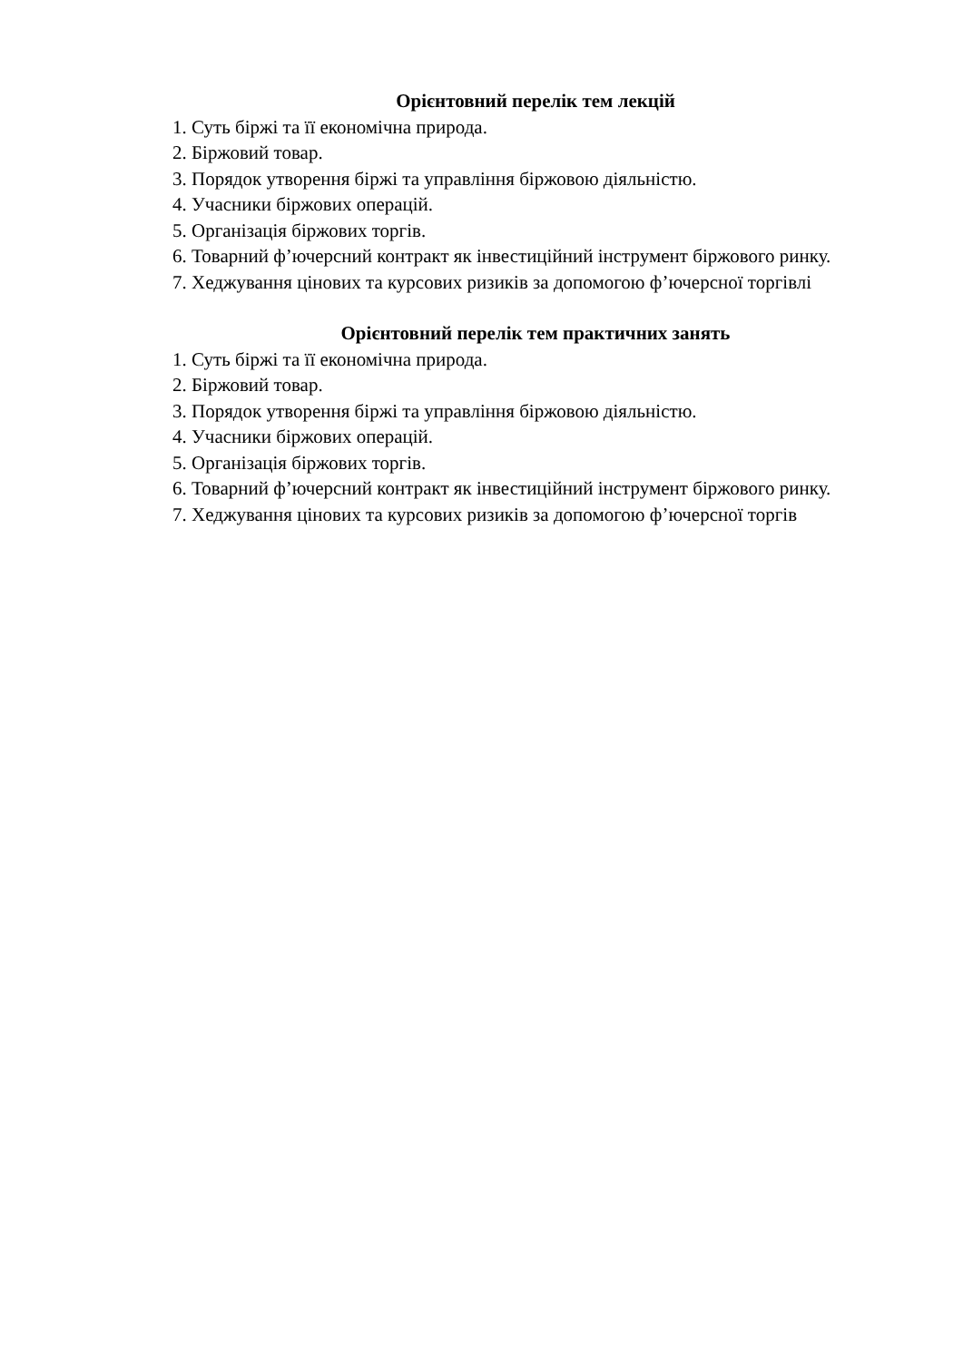Орієнтовний перелік тем лекцій
1. Суть біржі та її економічна природа.
2. Біржовий товар.
3. Порядок утворення біржі та управління біржовою діяльністю.
4. Учасники біржових операцій.
5. Організація біржових торгів.
6. Товарний ф’ючерсний контракт як інвестиційний інструмент біржового ринку.
7. Хеджування цінових та курсових ризиків за допомогою ф’ючерсної торгівлі
Орієнтовний перелік тем практичних занять
1. Суть біржі та її економічна природа.
2. Біржовий товар.
3. Порядок утворення біржі та управління біржовою діяльністю.
4. Учасники біржових операцій.
5. Організація біржових торгів.
6. Товарний ф’ючерсний контракт як інвестиційний інструмент біржового ринку.
7. Хеджування цінових та курсових ризиків за допомогою ф’ючерсної торгів